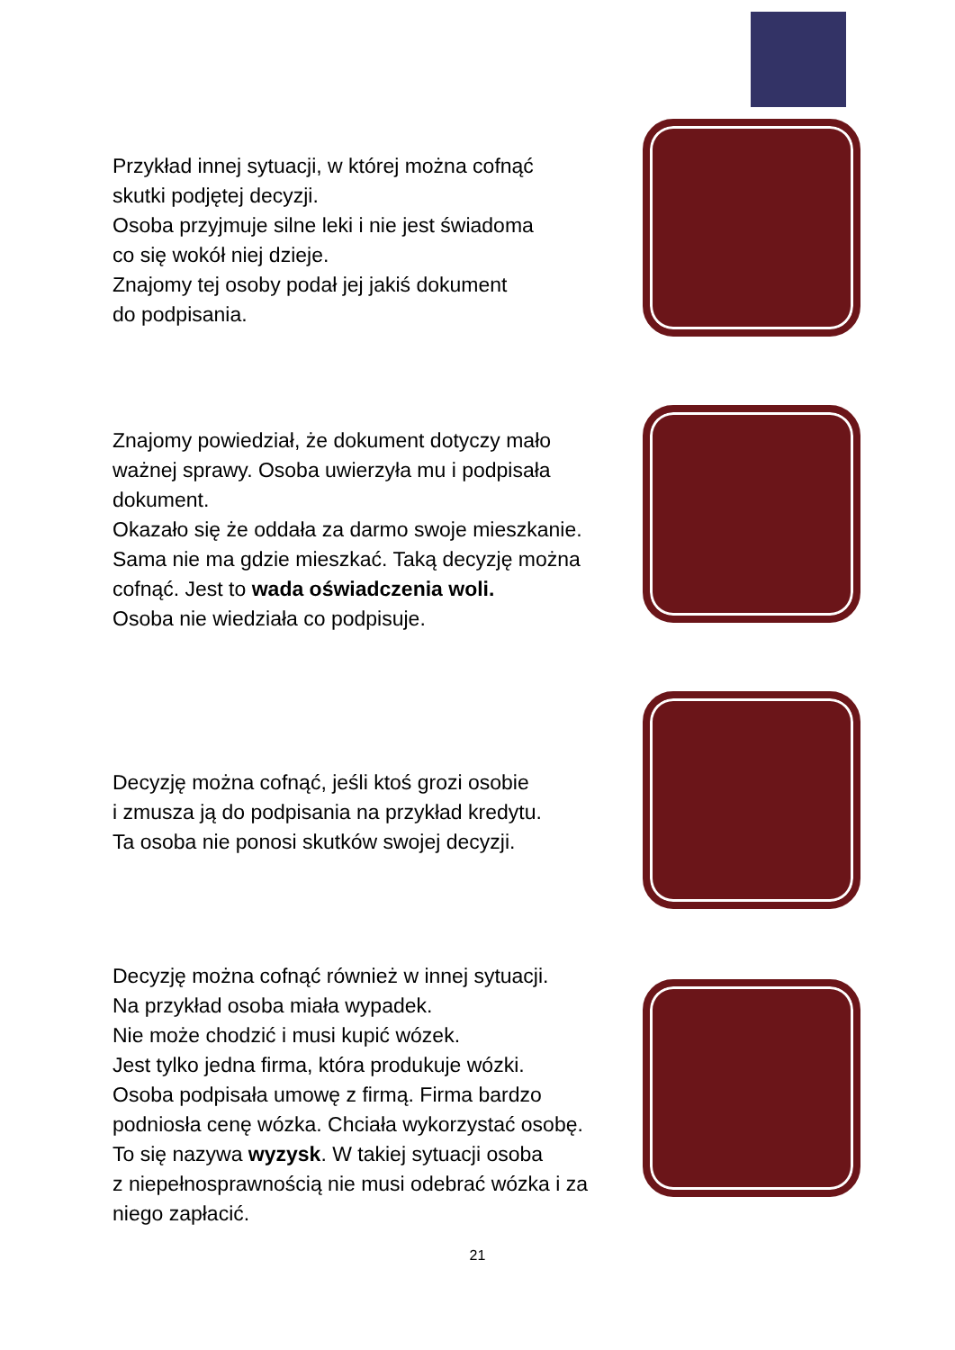Przykład innej sytuacji, w której można cofnąć
skutki podjętej decyzji.
Osoba przyjmuje silne leki i nie jest świadoma
co się wokół niej dzieje.
Znajomy tej osoby podał jej jakiś dokument
do podpisania.
Znajomy powiedział, że dokument dotyczy mało
ważnej sprawy. Osoba uwierzyła mu i podpisała
dokument.
Okazało się że oddała za darmo swoje mieszkanie.
Sama nie ma gdzie mieszkać. Taką decyzję można
cofnąć. Jest to wada oświadczenia woli.
Osoba nie wiedziała co podpisuje.
Decyzję można cofnąć, jeśli ktoś grozi osobie
i zmusza ją do podpisania na przykład kredytu.
Ta osoba nie ponosi skutków swojej decyzji.
Decyzję można cofnąć również w innej sytuacji.
Na przykład osoba miała wypadek.
Nie może chodzić i musi kupić wózek.
Jest tylko jedna firma, która produkuje wózki.
Osoba podpisała umowę z firmą. Firma bardzo
podniosła cenę wózka. Chciała wykorzystać osobę.
To się nazywa wyzysk. W takiej sytuacji osoba
z niepełnosprawnością nie musi odebrać wózka i za
niego zapłacić.
21